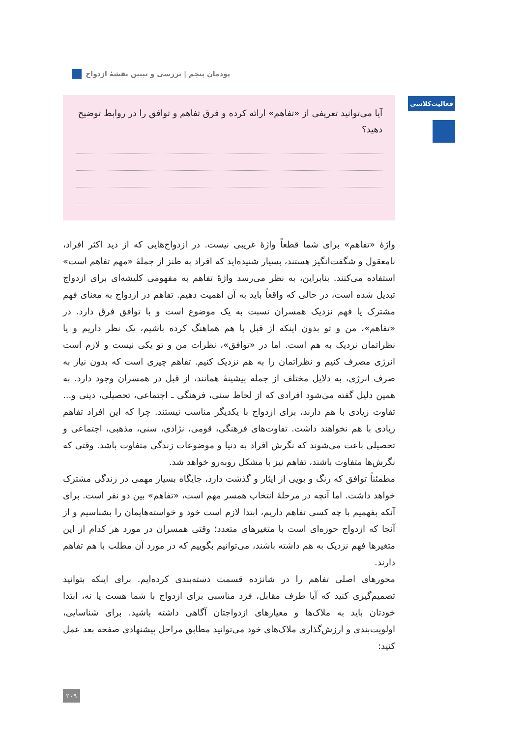پودمان پنجم | بررسی و تبیین نقشهٔ ازدواج
فعالیت‌کلاسی
آیا می‌توانید تعریفی از «تفاهم» ارائه کرده و فرق تفاهم و توافق را در روابط توضیح دهید؟
واژهٔ «تفاهم» برای شما قطعاً واژهٔ غریبی نیست. در ازدواج‌هایی که از دید اکثر افراد، نامعقول و شگفت‌انگیز هستند، بسیار شنیده‌اید که افراد به طنز از جملهٔ «مهم تفاهم است» استفاده می‌کنند. بنابراین، به نظر می‌رسد واژهٔ تفاهم به مفهومی کلیشه‌ای برای ازدواج تبدیل شده است، در حالی که واقعاً باید به آن اهمیت دهیم. تفاهم در ازدواج به معنای فهم مشترک یا فهم نزدیک همسران نسبت به یک موضوع است و با توافق فرق دارد. در «تفاهم»، من و تو بدون اینکه از قبل با هم هماهنگ کرده باشیم، یک نظر داریم و یا نظراتمان نزدیک به هم است. اما در «توافق»، نظرات من و تو یکی نیست و لازم است انرژی مصرف کنیم و نظراتمان را به هم نزدیک کنیم. تفاهم چیزی است که بدون نیاز به صرف انرژی، به دلایل مختلف از جمله پیشینهٔ همانند، از قبل در همسران وجود دارد. به همین دلیل گفته می‌شود افرادی که از لحاظ سنی، فرهنگی ـ اجتماعی، تحصیلی، دینی و... تفاوت زیادی با هم دارند، برای ازدواج با یکدیگر مناسب نیستند. چرا که این افراد تفاهم زیادی با هم نخواهند داشت. تفاوت‌های فرهنگی، قومی، نژادی، سنی، مذهبی، اجتماعی و تحصیلی باعث می‌شوند که نگرش افراد به دنیا و موضوعات زندگی متفاوت باشد. وقتی که نگرش‌ها متفاوت باشند، تفاهم نیز با مشکل روبه‌رو خواهد شد.
مطمئناً توافق که رنگ و بویی از ایثار و گذشت دارد، جایگاه بسیار مهمی در زندگی مشترک خواهد داشت. اما آنچه در مرحلهٔ انتخاب همسر مهم است، «تفاهم» بین دو نفر است. برای آنکه بفهمیم با چه کسی تفاهم داریم، ابتدا لازم است خود و خواسته‌هایمان را بشناسیم و از آنجا که ازدواج حوزه‌ای است با متغیرهای متعدد؛ وقتی همسران در مورد هر کدام از این متغیرها فهم نزدیک به هم داشته باشند، می‌توانیم بگوییم که در مورد آن مطلب با هم تفاهم دارند.
محورهای اصلی تفاهم را در شانزده قسمت دسته‌بندی کرده‌ایم. برای اینکه بتوانید تصمیم‌گیری کنید که آیا طرف مقابل، فرد مناسبی برای ازدواج با شما هست یا نه، ابتدا خودتان باید به ملاک‌ها و معیارهای ازدواجتان آگاهی داشته باشید. برای شناسایی، اولویت‌بندی و ارزش‌گذاری ملاک‌های خود می‌توانید مطابق مراحل پیشنهادی صفحه بعد عمل کنید:
۲۰۹